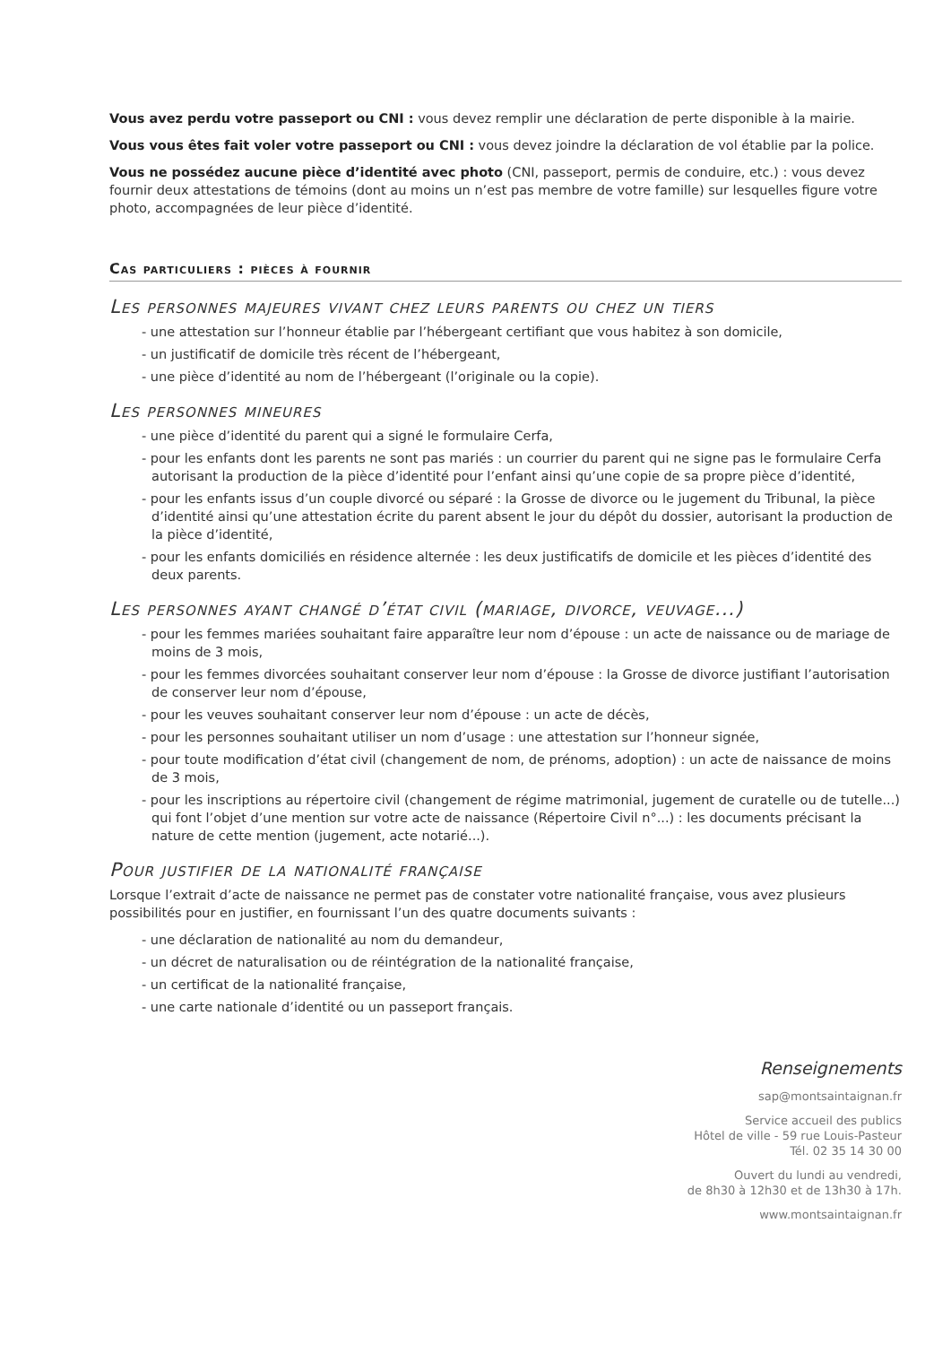Vous avez perdu votre passeport ou CNI : vous devez remplir une déclaration de perte disponible à la mairie.
Vous vous êtes fait voler votre passeport ou CNI : vous devez joindre la déclaration de vol établie par la police.
Vous ne possédez aucune pièce d’identité avec photo (CNI, passeport, permis de conduire, etc.) : vous devez fournir deux attestations de témoins (dont au moins un n’est pas membre de votre famille) sur lesquelles figure votre photo, accompagnées de leur pièce d’identité.
Cas particuliers : pièces à fournir
Les personnes majeures vivant chez leurs parents ou chez un tiers
- une attestation sur l’honneur établie par l’hébergeant certifiant que vous habitez à son domicile,
- un justificatif de domicile très récent de l’hébergeant,
- une pièce d’identité au nom de l’hébergeant (l’originale ou la copie).
Les personnes mineures
- une pièce d’identité du parent qui a signé le formulaire Cerfa,
- pour les enfants dont les parents ne sont pas mariés : un courrier du parent qui ne signe pas le formulaire Cerfa autorisant la production de la pièce d’identité pour l’enfant ainsi qu’une copie de sa propre pièce d’identité,
- pour les enfants issus d’un couple divorcé ou séparé : la Grosse de divorce ou le jugement du Tribunal, la pièce d’identité ainsi qu’une attestation écrite du parent absent le jour du dépôt du dossier, autorisant la production de la pièce d’identité,
- pour les enfants domiciliés en résidence alternée : les deux justificatifs de domicile et les pièces d’identité des deux parents.
Les personnes ayant changé d’état civil (mariage, divorce, veuvage...)
- pour les femmes mariées souhaitant faire apparaître leur nom d’épouse : un acte de naissance ou de mariage de moins de 3 mois,
- pour les femmes divorcées souhaitant conserver leur nom d’épouse : la Grosse de divorce justifiant l’autorisation de conserver leur nom d’épouse,
- pour les veuves souhaitant conserver leur nom d’épouse : un acte de décès,
- pour les personnes souhaitant utiliser un nom d’usage : une attestation sur l’honneur signée,
- pour toute modification d’état civil (changement de nom, de prénoms, adoption) : un acte de naissance de moins de 3 mois,
- pour les inscriptions au répertoire civil (changement de régime matrimonial, jugement de curatelle ou de tutelle...) qui font l’objet d’une mention sur votre acte de naissance (Répertoire Civil n°...) : les documents précisant la nature de cette mention (jugement, acte notarié...).
Pour justifier de la nationalité française
Lorsque l’extrait d’acte de naissance ne permet pas de constater votre nationalité française, vous avez plusieurs possibilités pour en justifier, en fournissant l’un des quatre documents suivants :
- une déclaration de nationalité au nom du demandeur,
- un décret de naturalisation ou de réintégration de la nationalité française,
- un certificat de la nationalité française,
- une carte nationale d’identité ou un passeport français.
Renseignements
sap@montsaintaignan.fr
Service accueil des publics
Hôtel de ville - 59 rue Louis-Pasteur
Tél. 02 35 14 30 00
Ouvert du lundi au vendredi,
de 8h30 à 12h30 et de 13h30 à 17h.
www.montsaintaignan.fr